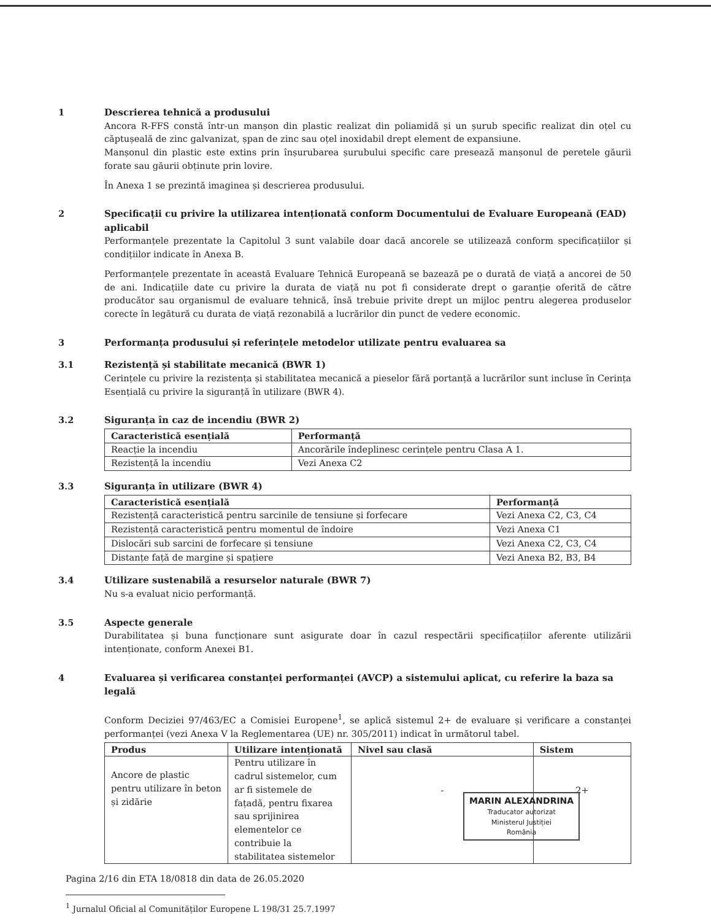1 Descrierea tehnică a produsului
Ancora R-FFS constă într-un manșon din plastic realizat din poliamidă și un șurub specific realizat din oțel cu căptușeală de zinc galvanizat, șpan de zinc sau oțel inoxidabil drept element de expansiune.
Manșonul din plastic este extins prin înșurubarea șurubului specific care presează manșonul de peretele găurii forate sau găurii obținute prin lovire.
În Anexa 1 se prezintă imaginea și descrierea produsului.
2 Specificații cu privire la utilizarea intenționată conform Documentului de Evaluare Europeană (EAD) aplicabil
Performanțele prezentate la Capitolul 3 sunt valabile doar dacă ancorele se utilizează conform specificațiilor și condițiilor indicate în Anexa B.
Performanțele prezentate în această Evaluare Tehnică Europeană se bazează pe o durată de viață a ancorei de 50 de ani. Indicațiile date cu privire la durata de viață nu pot fi considerate drept o garanție oferită de către producător sau organismul de evaluare tehnică, însă trebuie privite drept un mijloc pentru alegerea produselor corecte în legătură cu durata de viață rezonabilă a lucrărilor din punct de vedere economic.
3 Performanța produsului și referințele metodelor utilizate pentru evaluarea sa
3.1 Rezistență și stabilitate mecanică (BWR 1)
Cerințele cu privire la rezistența și stabilitatea mecanică a pieselor fără portanță a lucrărilor sunt incluse în Cerința Esențială cu privire la siguranță în utilizare (BWR 4).
3.2 Siguranța în caz de incendiu (BWR 2)
| Caracteristică esențială | Performanță |
| --- | --- |
| Reacție la incendiu | Ancorările îndeplinesc cerințele pentru Clasa A 1. |
| Rezistență la incendiu | Vezi Anexa C2 |
3.3 Siguranța în utilizare (BWR 4)
| Caracteristică esențială | Performanță |
| --- | --- |
| Rezistență caracteristică pentru sarcinile de tensiune și forfecare | Vezi Anexa C2, C3, C4 |
| Rezistență caracteristică pentru momentul de îndoire | Vezi Anexa C1 |
| Dislocări sub sarcini de forfecare și tensiune | Vezi Anexa C2, C3, C4 |
| Distanțe față de margine și spațiere | Vezi Anexa B2, B3, B4 |
3.4 Utilizare sustenabilă a resurselor naturale (BWR 7)
Nu s-a evaluat nicio performanță.
3.5 Aspecte generale
Durabilitatea și buna funcționare sunt asigurate doar în cazul respectării specificațiilor aferente utilizării intenționate, conform Anexei B1.
4 Evaluarea și verificarea constanței performanței (AVCP) a sistemului aplicat, cu referire la baza sa legală
Conform Deciziei 97/463/EC a Comisiei Europene<sup>1</sup>, se aplică sistemul 2+ de evaluare și verificare a constanței performanței (vezi Anexa V la Reglementarea (UE) nr. 305/2011) indicat în următorul tabel.
| Produs | Utilizare intenționată | Nivel sau clasă | Sistem |
| --- | --- | --- | --- |
| Ancore de plastic pentru utilizare în beton și zidărie | Pentru utilizare în cadrul sistemelor, cum ar fi sistemele de fațadă, pentru fixarea sau sprijinirea elementelor ce contribuie la stabilitatea sistemelor | - | 2+ |
Pagina 2/16 din ETA 18/0818 din data de 26.05.2020
<sup>1</sup> Jurnalul Oficial al Comunităților Europene L 198/31 25.7.1997
MARIN ALEXANDRINA
Traducator autorizat
Ministerul Justiției
România